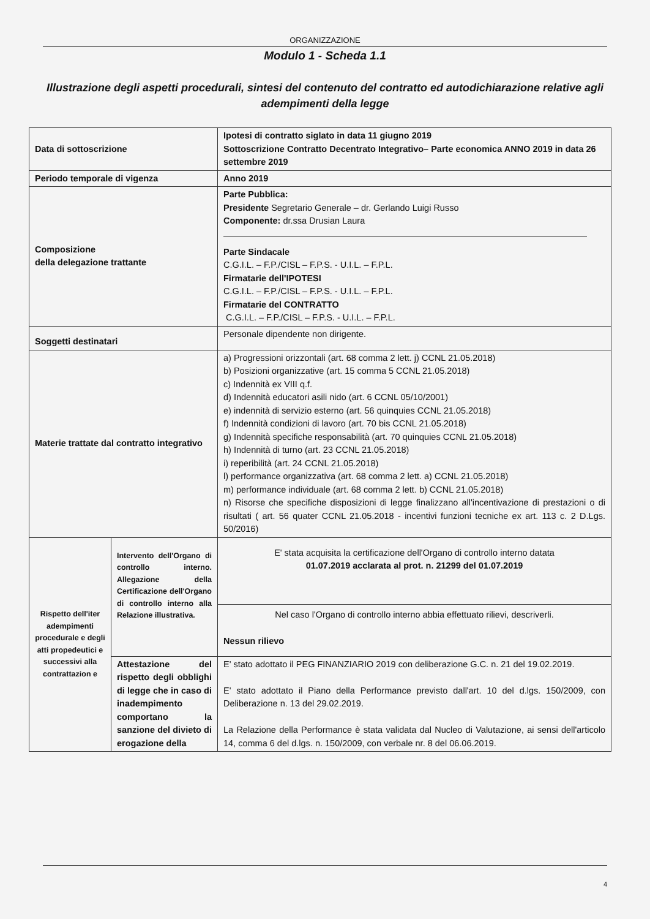ORGANIZZAZIONE
Modulo 1 - Scheda 1.1
Illustrazione degli aspetti procedurali, sintesi del contenuto del contratto ed autodichiarazione relative agli adempimenti della legge
| Data di sottoscrizione | | Ipotesi di contratto siglato in data 11 giugno 2019 Sottoscrizione Contratto Decentrato Integrativo– Parte economica ANNO 2019 in data 26 settembre 2019 |
| Periodo temporale di vigenza | | Anno 2019 |
| Composizione della delegazione trattante | | Parte Pubblica: Presidente Segretario Generale – dr. Gerlando Luigi Russo Componente: dr.ssa Drusian Laura Parte Sindacale C.G.I.L. – F.P./CISL – F.P.S. - U.I.L. – F.P.L. Firmatarie dell'IPOTESI C.G.I.L. – F.P./CISL – F.P.S. - U.I.L. – F.P.L. Firmatarie del CONTRATTO C.G.I.L. – F.P./CISL – F.P.S. - U.I.L. – F.P.L. |
| Soggetti destinatari | | Personale dipendente non dirigente. |
| Materie trattate dal contratto integrativo | | a) Progressioni orizzontali (art. 68 comma 2 lett. j) CCNL 21.05.2018) b) Posizioni organizzative (art. 15 comma 5 CCNL 21.05.2018) c) Indennità ex VIII q.f. d) Indennità educatori asili nido (art. 6 CCNL 05/10/2001) e) indennità di servizio esterno (art. 56 quinquies CCNL 21.05.2018) f) Indennità condizioni di lavoro (art. 70 bis CCNL 21.05.2018) g) Indennità specifiche responsabilità (art. 70 quinquies CCNL 21.05.2018) h) Indennità di turno (art. 23 CCNL 21.05.2018) i) reperibilità (art. 24 CCNL 21.05.2018) l) performance organizzativa (art. 68 comma 2 lett. a) CCNL 21.05.2018) m) performance individuale (art. 68 comma 2 lett. b) CCNL 21.05.2018) n) Risorse che specifiche disposizioni di legge finalizzano all'incentivazione di prestazioni o di risultati ( art. 56 quater CCNL 21.05.2018 - incentivi funzioni tecniche ex art. 113 c. 2 D.Lgs. 50/2016) |
| Rispetto dell'iter adempimenti procedurale e degli atti propedeutici e successivi alla contrattazion e | Intervento dell'Organo di controllo interno. Allegazione della Certificazione dell'Organo di controllo interno alla Relazione illustrativa. | E' stata acquisita la certificazione dell'Organo di controllo interno datata 01.07.2019 acclarata al prot. n. 21299 del 01.07.2019 |
| | | Nel caso l'Organo di controllo interno abbia effettuato rilievi, descriverli. Nessun rilievo |
| | Attestazione del rispetto degli obblighi di legge che in caso di inadempimento comportano la sanzione del divieto di erogazione della | E' stato adottato il PEG FINANZIARIO 2019 con deliberazione G.C. n. 21 del 19.02.2019. E' stato adottato il Piano della Performance previsto dall'art. 10 del d.lgs. 150/2009, con Deliberazione n. 13 del 29.02.2019. La Relazione della Performance è stata validata dal Nucleo di Valutazione, ai sensi dell'articolo 14, comma 6 del d.lgs. n. 150/2009, con verbale nr. 8 del 06.06.2019. |
4